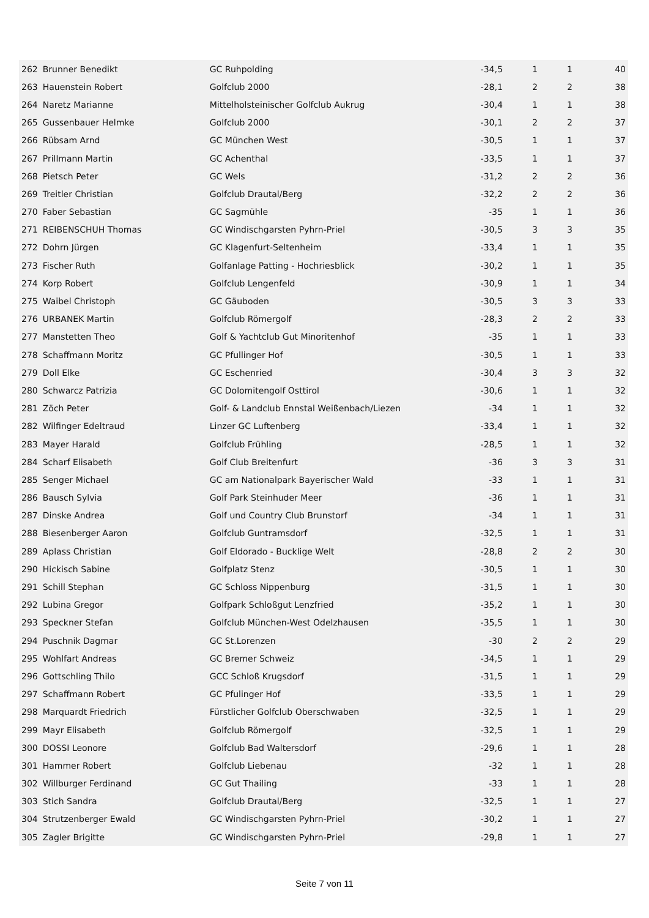| 262 | Brunner Benedikt | GC Ruhpolding | -34,5 | 1 | 1 | 40 |
| 263 | Hauenstein Robert | Golfclub 2000 | -28,1 | 2 | 2 | 38 |
| 264 | Naretz Marianne | Mittelholsteinischer Golfclub Aukrug | -30,4 | 1 | 1 | 38 |
| 265 | Gussenbauer Helmke | Golfclub 2000 | -30,1 | 2 | 2 | 37 |
| 266 | Rübsam Arnd | GC München West | -30,5 | 1 | 1 | 37 |
| 267 | Prillmann Martin | GC Achenthal | -33,5 | 1 | 1 | 37 |
| 268 | Pietsch Peter | GC Wels | -31,2 | 2 | 2 | 36 |
| 269 | Treitler Christian | Golfclub Drautal/Berg | -32,2 | 2 | 2 | 36 |
| 270 | Faber Sebastian | GC Sagmühle | -35 | 1 | 1 | 36 |
| 271 | REIBENSCHUH Thomas | GC Windischgarsten Pyhrn-Priel | -30,5 | 3 | 3 | 35 |
| 272 | Dohrn Jürgen | GC Klagenfurt-Seltenheim | -33,4 | 1 | 1 | 35 |
| 273 | Fischer Ruth | Golfanlage Patting - Hochriesblick | -30,2 | 1 | 1 | 35 |
| 274 | Korp Robert | Golfclub Lengenfeld | -30,9 | 1 | 1 | 34 |
| 275 | Waibel Christoph | GC Gäuboden | -30,5 | 3 | 3 | 33 |
| 276 | URBANEK Martin | Golfclub Römergolf | -28,3 | 2 | 2 | 33 |
| 277 | Manstetten Theo | Golf & Yachtclub Gut Minoritenhof | -35 | 1 | 1 | 33 |
| 278 | Schaffmann Moritz | GC Pfullinger Hof | -30,5 | 1 | 1 | 33 |
| 279 | Doll Elke | GC Eschenried | -30,4 | 3 | 3 | 32 |
| 280 | Schwarcz Patrizia | GC Dolomitengolf Osttirol | -30,6 | 1 | 1 | 32 |
| 281 | Zöch Peter | Golf- & Landclub Ennstal Weißenbach/Liezen | -34 | 1 | 1 | 32 |
| 282 | Wilfinger Edeltraud | Linzer GC Luftenberg | -33,4 | 1 | 1 | 32 |
| 283 | Mayer Harald | Golfclub Frühling | -28,5 | 1 | 1 | 32 |
| 284 | Scharf Elisabeth | Golf Club Breitenfurt | -36 | 3 | 3 | 31 |
| 285 | Senger Michael | GC am Nationalpark Bayerischer Wald | -33 | 1 | 1 | 31 |
| 286 | Bausch Sylvia | Golf Park Steinhuder Meer | -36 | 1 | 1 | 31 |
| 287 | Dinske Andrea | Golf und Country Club Brunstorf | -34 | 1 | 1 | 31 |
| 288 | Biesenberger Aaron | Golfclub Guntramsdorf | -32,5 | 1 | 1 | 31 |
| 289 | Aplass Christian | Golf Eldorado - Bucklige Welt | -28,8 | 2 | 2 | 30 |
| 290 | Hickisch Sabine | Golfplatz Stenz | -30,5 | 1 | 1 | 30 |
| 291 | Schill Stephan | GC Schloss Nippenburg | -31,5 | 1 | 1 | 30 |
| 292 | Lubina Gregor | Golfpark Schloßgut Lenzfried | -35,2 | 1 | 1 | 30 |
| 293 | Speckner Stefan | Golfclub München-West Odelzhausen | -35,5 | 1 | 1 | 30 |
| 294 | Puschnik Dagmar | GC St.Lorenzen | -30 | 2 | 2 | 29 |
| 295 | Wohlfart Andreas | GC Bremer Schweiz | -34,5 | 1 | 1 | 29 |
| 296 | Gottschling Thilo | GCC Schloß Krugsdorf | -31,5 | 1 | 1 | 29 |
| 297 | Schaffmann Robert | GC Pfulinger Hof | -33,5 | 1 | 1 | 29 |
| 298 | Marquardt Friedrich | Fürstlicher Golfclub Oberschwaben | -32,5 | 1 | 1 | 29 |
| 299 | Mayr Elisabeth | Golfclub Römergolf | -32,5 | 1 | 1 | 29 |
| 300 | DOSSI Leonore | Golfclub Bad Waltersdorf | -29,6 | 1 | 1 | 28 |
| 301 | Hammer Robert | Golfclub Liebenau | -32 | 1 | 1 | 28 |
| 302 | Willburger Ferdinand | GC Gut Thailing | -33 | 1 | 1 | 28 |
| 303 | Stich Sandra | Golfclub Drautal/Berg | -32,5 | 1 | 1 | 27 |
| 304 | Strutzenberger Ewald | GC Windischgarsten Pyhrn-Priel | -30,2 | 1 | 1 | 27 |
| 305 | Zagler Brigitte | GC Windischgarsten Pyhrn-Priel | -29,8 | 1 | 1 | 27 |
Seite 7 von 11